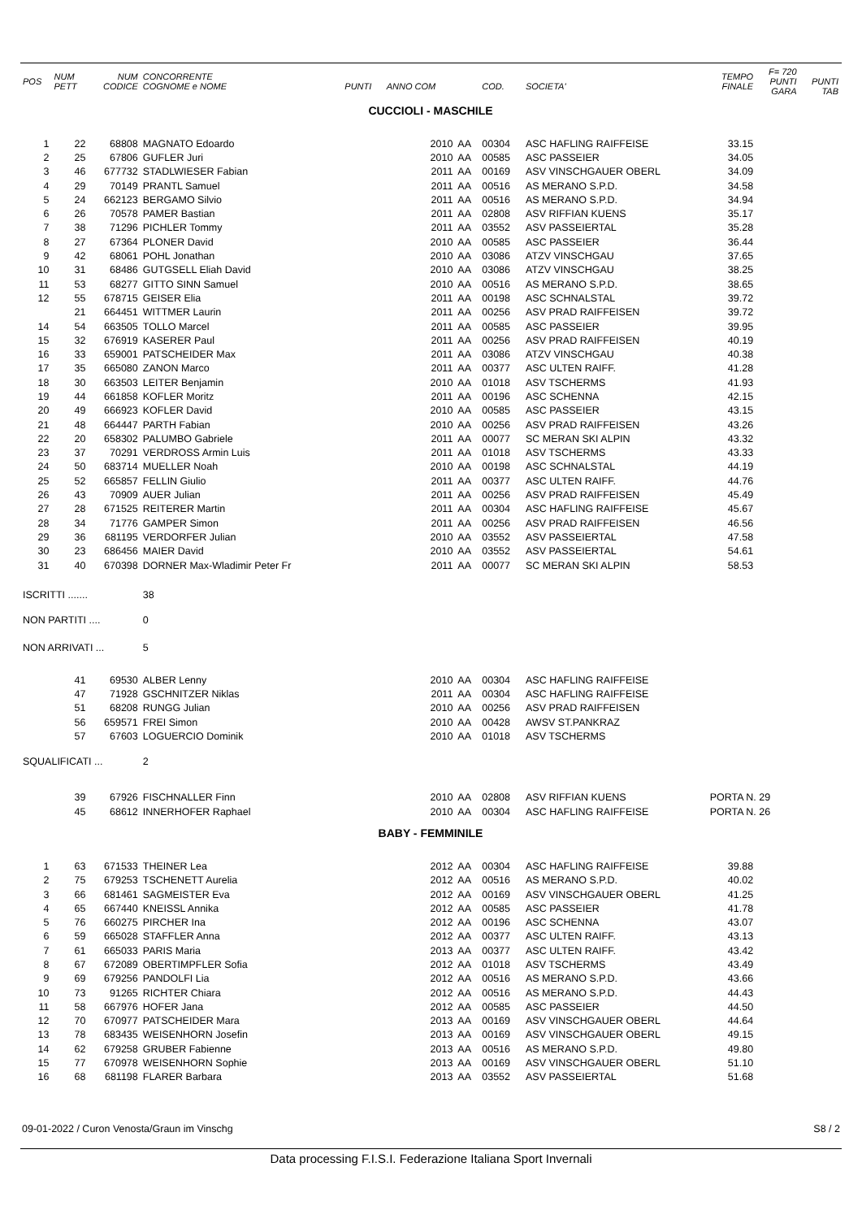| POS | NUM PETT | NUM CODICE | CONCORRENTE COGNOME e NOME | PUNTI | ANNO COM | | COD. | SOCIETA' | TEMPO FINALE | F= 720 PUNTI GARA | PUNTI TAB |
| --- | --- | --- | --- | --- | --- | --- | --- | --- | --- | --- | --- |
| CUCCIOLI - MASCHILE | | | | | | | | | | | |
| 1 | 22 | 68808 | MAGNATO Edoardo | | 2010 | AA | 00304 | ASC HAFLING RAIFFEISE | 33.15 | | |
| 2 | 25 | 67806 | GUFLER Juri | | 2010 | AA | 00585 | ASC PASSEIER | 34.05 | | |
| 3 | 46 | 677732 | STADLWIESER Fabian | | 2011 | AA | 00169 | ASV VINSCHGAUER OBERL | 34.09 | | |
| 4 | 29 | 70149 | PRANTL Samuel | | 2011 | AA | 00516 | AS MERANO S.P.D. | 34.58 | | |
| 5 | 24 | 662123 | BERGAMO Silvio | | 2011 | AA | 00516 | AS MERANO S.P.D. | 34.94 | | |
| 6 | 26 | 70578 | PAMER Bastian | | 2011 | AA | 02808 | ASV RIFFIAN KUENS | 35.17 | | |
| 7 | 38 | 71296 | PICHLER Tommy | | 2011 | AA | 03552 | ASV PASSEIERTAL | 35.28 | | |
| 8 | 27 | 67364 | PLONER David | | 2010 | AA | 00585 | ASC PASSEIER | 36.44 | | |
| 9 | 42 | 68061 | POHL Jonathan | | 2010 | AA | 03086 | ATZV VINSCHGAU | 37.65 | | |
| 10 | 31 | 68486 | GUTGSELL Eliah David | | 2010 | AA | 03086 | ATZV VINSCHGAU | 38.25 | | |
| 11 | 53 | 68277 | GITTO SINN Samuel | | 2010 | AA | 00516 | AS MERANO S.P.D. | 38.65 | | |
| 12 | 55 | 678715 | GEISER Elia | | 2011 | AA | 00198 | ASC SCHNALSTAL | 39.72 | | |
| | 21 | 664451 | WITTMER Laurin | | 2011 | AA | 00256 | ASV PRAD RAIFFEISEN | 39.72 | | |
| 14 | 54 | 663505 | TOLLO Marcel | | 2011 | AA | 00585 | ASC PASSEIER | 39.95 | | |
| 15 | 32 | 676919 | KASERER Paul | | 2011 | AA | 00256 | ASV PRAD RAIFFEISEN | 40.19 | | |
| 16 | 33 | 659001 | PATSCHEIDER Max | | 2011 | AA | 03086 | ATZV VINSCHGAU | 40.38 | | |
| 17 | 35 | 665080 | ZANON Marco | | 2011 | AA | 00377 | ASC ULTEN RAIFF. | 41.28 | | |
| 18 | 30 | 663503 | LEITER Benjamin | | 2010 | AA | 01018 | ASV TSCHERMS | 41.93 | | |
| 19 | 44 | 661858 | KOFLER Moritz | | 2011 | AA | 00196 | ASC SCHENNA | 42.15 | | |
| 20 | 49 | 666923 | KOFLER David | | 2010 | AA | 00585 | ASC PASSEIER | 43.15 | | |
| 21 | 48 | 664447 | PARTH Fabian | | 2010 | AA | 00256 | ASV PRAD RAIFFEISEN | 43.26 | | |
| 22 | 20 | 658302 | PALUMBO Gabriele | | 2011 | AA | 00077 | SC MERAN SKI ALPIN | 43.32 | | |
| 23 | 37 | 70291 | VERDROSS Armin Luis | | 2011 | AA | 01018 | ASV TSCHERMS | 43.33 | | |
| 24 | 50 | 683714 | MUELLER Noah | | 2010 | AA | 00198 | ASC SCHNALSTAL | 44.19 | | |
| 25 | 52 | 665857 | FELLIN Giulio | | 2011 | AA | 00377 | ASC ULTEN RAIFF. | 44.76 | | |
| 26 | 43 | 70909 | AUER Julian | | 2011 | AA | 00256 | ASV PRAD RAIFFEISEN | 45.49 | | |
| 27 | 28 | 671525 | REITERER Martin | | 2011 | AA | 00304 | ASC HAFLING RAIFFEISE | 45.67 | | |
| 28 | 34 | 71776 | GAMPER Simon | | 2011 | AA | 00256 | ASV PRAD RAIFFEISEN | 46.56 | | |
| 29 | 36 | 681195 | VERDORFER Julian | | 2010 | AA | 03552 | ASV PASSEIERTAL | 47.58 | | |
| 30 | 23 | 686456 | MAIER David | | 2010 | AA | 03552 | ASV PASSEIERTAL | 54.61 | | |
| 31 | 40 | 670398 | DORNER Max-Wladimir Peter Fr | | 2011 | AA | 00077 | SC MERAN SKI ALPIN | 58.53 | | |
| ISCRITTI ....... | | | 38 | | | | | | | | |
| NON PARTITI .... | | | 0 | | | | | | | | |
| NON ARRIVATI ... | | | 5 | | | | | | | | |
| | 41 | 69530 | ALBER Lenny | | 2010 | AA | 00304 | ASC HAFLING RAIFFEISE | | | |
| | 47 | 71928 | GSCHNITZER Niklas | | 2011 | AA | 00304 | ASC HAFLING RAIFFEISE | | | |
| | 51 | 68208 | RUNGG Julian | | 2010 | AA | 00256 | ASV PRAD RAIFFEISEN | | | |
| | 56 | 659571 | FREI Simon | | 2010 | AA | 00428 | AWSV ST.PANKRAZ | | | |
| | 57 | 67603 | LOGUERCIO Dominik | | 2010 | AA | 01018 | ASV TSCHERMS | | | |
| SQUALIFICATI ... | | | 2 | | | | | | | | |
| | 39 | 67926 | FISCHNALLER Finn | | 2010 | AA | 02808 | ASV RIFFIAN KUENS | PORTA N. 29 | | |
| | 45 | 68612 | INNERHOFER Raphael | | 2010 | AA | 00304 | ASC HAFLING RAIFFEISE | PORTA N. 26 | | |
| BABY - FEMMINILE | | | | | | | | | | | |
| 1 | 63 | 671533 | THEINER Lea | | 2012 | AA | 00304 | ASC HAFLING RAIFFEISE | 39.88 | | |
| 2 | 75 | 679253 | TSCHENETT Aurelia | | 2012 | AA | 00516 | AS MERANO S.P.D. | 40.02 | | |
| 3 | 66 | 681461 | SAGMEISTER Eva | | 2012 | AA | 00169 | ASV VINSCHGAUER OBERL | 41.25 | | |
| 4 | 65 | 667440 | KNEISSL Annika | | 2012 | AA | 00585 | ASC PASSEIER | 41.78 | | |
| 5 | 76 | 660275 | PIRCHER Ina | | 2012 | AA | 00196 | ASC SCHENNA | 43.07 | | |
| 6 | 59 | 665028 | STAFFLER Anna | | 2012 | AA | 00377 | ASC ULTEN RAIFF. | 43.13 | | |
| 7 | 61 | 665033 | PARIS Maria | | 2013 | AA | 00377 | ASC ULTEN RAIFF. | 43.42 | | |
| 8 | 67 | 672089 | OBERTIMPFLER Sofia | | 2012 | AA | 01018 | ASV TSCHERMS | 43.49 | | |
| 9 | 69 | 679256 | PANDOLFI Lia | | 2012 | AA | 00516 | AS MERANO S.P.D. | 43.66 | | |
| 10 | 73 | 91265 | RICHTER Chiara | | 2012 | AA | 00516 | AS MERANO S.P.D. | 44.43 | | |
| 11 | 58 | 667976 | HOFER Jana | | 2012 | AA | 00585 | ASC PASSEIER | 44.50 | | |
| 12 | 70 | 670977 | PATSCHEIDER Mara | | 2013 | AA | 00169 | ASV VINSCHGAUER OBERL | 44.64 | | |
| 13 | 78 | 683435 | WEISENHORN Josefin | | 2013 | AA | 00169 | ASV VINSCHGAUER OBERL | 49.15 | | |
| 14 | 62 | 679258 | GRUBER Fabienne | | 2013 | AA | 00516 | AS MERANO S.P.D. | 49.80 | | |
| 15 | 77 | 670978 | WEISENHORN Sophie | | 2013 | AA | 00169 | ASV VINSCHGAUER OBERL | 51.10 | | |
| 16 | 68 | 681198 | FLARER Barbara | | 2013 | AA | 03552 | ASV PASSEIERTAL | 51.68 | | |
09-01-2022 / Curon Venosta/Graun im Vinschg S8 / 2
Data processing F.I.S.I. Federazione Italiana Sport Invernali